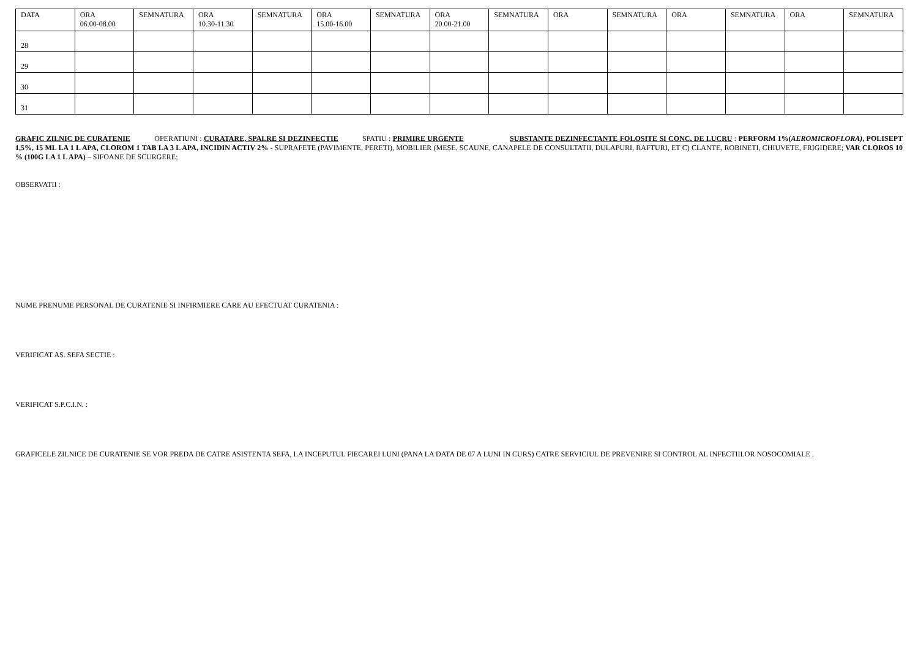| DATA | ORA 06.00-08.00 | SEMNATURA | ORA 10.30-11.30 | SEMNATURA | ORA 15.00-16.00 | SEMNATURA | ORA 20.00-21.00 | SEMNATURA | ORA | SEMNATURA | ORA | SEMNATURA | ORA | SEMNATURA |
| 28 | | | | | | | | | | | | | | |
| 29 | | | | | | | | | | | | | | |
| 30 | | | | | | | | | | | | | | |
| 31 | | | | | | | | | | | | | | |
GRAFIC ZILNIC DE CURATENIE OPERATIUNI : CURATARE, SPALRE SI DEZINFECTIE SPATIU : PRIMIRE URGENTE SUBSTANTE DEZINFECTANTE FOLOSITE SI CONC. DE LUCRU : PERFORM 1%(AEROMICROFLORA), POLISEPT 1,5%, 15 ML LA 1 L APA, CLOROM 1 TAB LA 3 L APA, INCIDIN ACTIV 2% - SUPRAFETE (PAVIMENTE, PERETI), MOBILIER (MESE, SCAUNE, CANAPELE DE CONSULTATII, DULAPURI, RAFTURI, ET C) CLANTE, ROBINETI, CHIUVETE, FRIGIDERE; VAR CLOROS 10 % (100G LA 1 L APA) – SIFOANE DE SCURGERE;
OBSERVATII :
NUME PRENUME PERSONAL DE CURATENIE SI INFIRMIERE CARE AU EFECTUAT CURATENIA :
VERIFICAT AS. SEFA SECTIE :
VERIFICAT S.P.C.I.N. :
GRAFICELE ZILNICE DE CURATENIE SE VOR PREDA DE CATRE ASISTENTA SEFA, LA INCEPUTUL FIECAREI LUNI (PANA LA DATA DE 07 A LUNI IN CURS) CATRE SERVICIUL DE PREVENIRE SI CONTROL AL INFECTIILOR NOSOCOMIALE .